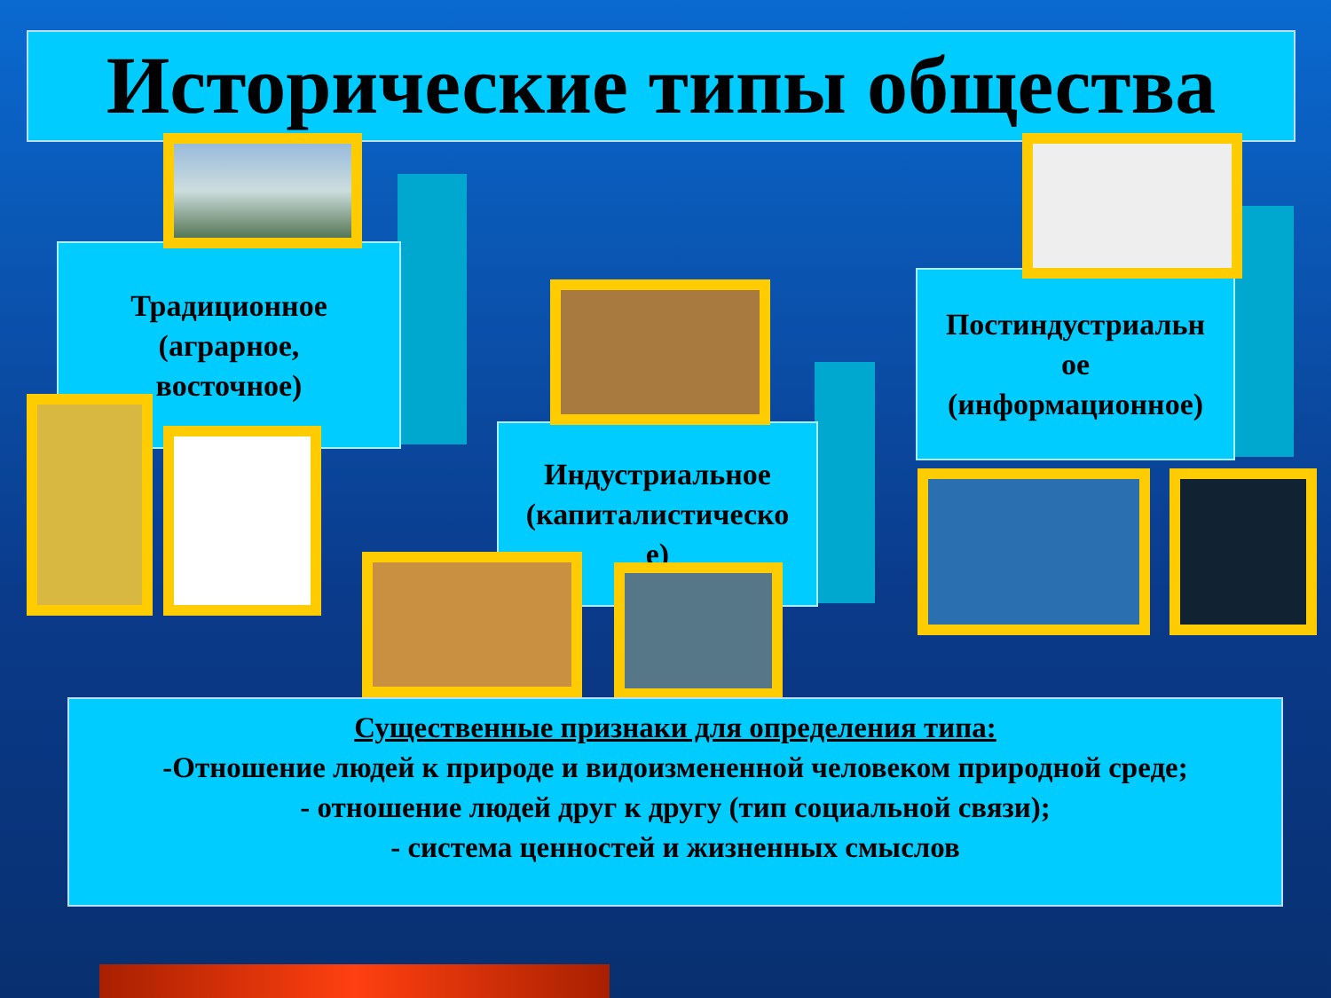Исторические типы общества
Традиционное
(аграрное,
восточное)
Индустриальное
(капиталистическо
е)
Постиндустриальн
ое
(информационное)
Существенные признаки для определения типа:
-Отношение людей к природе и видоизмененной человеком природной среде;
- отношение людей друг к другу (тип социальной связи);
- система ценностей и жизненных смыслов